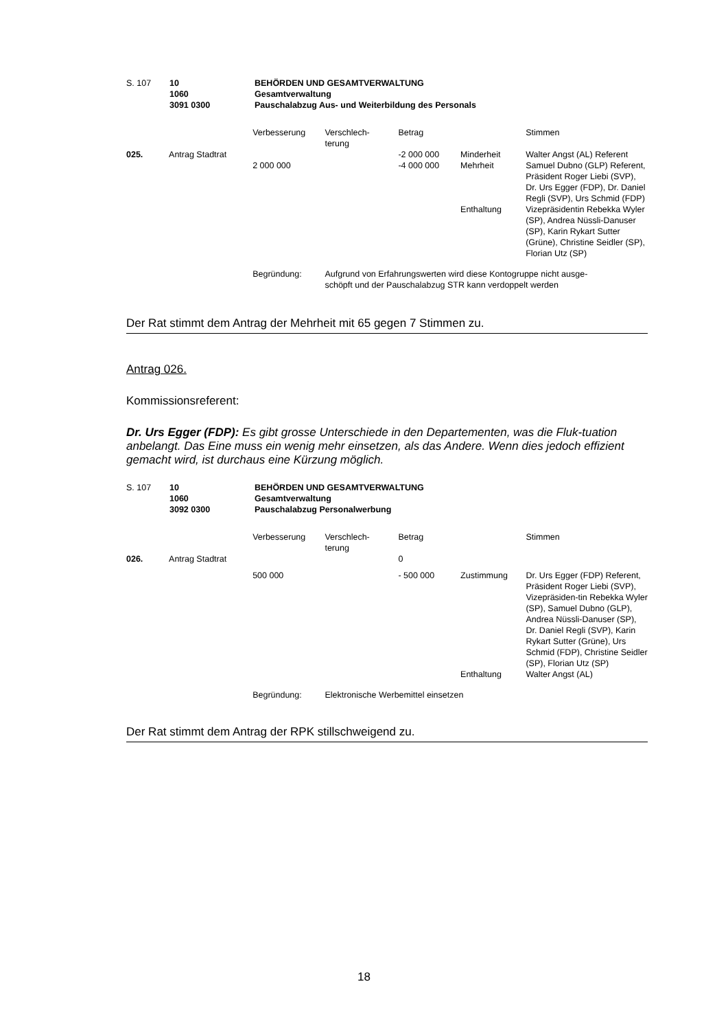| S. 107 | 10 1060 3091 0300 | BEHÖRDEN UND GESAMTVERWALTUNG Gesamtverwaltung Pauschalabzug Aus- und Weiterbildung des Personals |
| | | Verbesserung | Verschlech- terung | Betrag | | Stimmen |
| 025. | Antrag Stadtrat | | | -2 000 000 | Minderheit | Walter Angst (AL) Referent |
| | | 2 000 000 | | -4 000 000 | Mehrheit | Samuel Dubno (GLP) Referent, Präsident Roger Liebi (SVP), Dr. Urs Egger (FDP), Dr. Daniel Regli (SVP), Urs Schmid (FDP) |
| | | | | | Enthaltung | Vizepräsidentin Rebekka Wyler (SP), Andrea Nüssli-Danuser (SP), Karin Rykart Sutter (Grüne), Christine Seidler (SP), Florian Utz (SP) |
| | | Begründung: | Aufgrund von Erfahrungswerten wird diese Kontogruppe nicht ausge- schöpft und der Pauschalabzug STR kann verdoppelt werden | | | |
Der Rat stimmt dem Antrag der Mehrheit mit 65 gegen 7 Stimmen zu.
Antrag 026.
Kommissionsreferent:
Dr. Urs Egger (FDP): Es gibt grosse Unterschiede in den Departementen, was die Fluk-tuation anbelangt. Das Eine muss ein wenig mehr einsetzen, als das Andere. Wenn dies jedoch effizient gemacht wird, ist durchaus eine Kürzung möglich.
| S. 107 | 10 1060 3092 0300 | BEHÖRDEN UND GESAMTVERWALTUNG Gesamtverwaltung Pauschalabzug Personalwerbung |
| | | Verbesserung | Verschlech- terung | Betrag | | Stimmen |
| 026. | Antrag Stadtrat | | | 0 | | |
| | | 500 000 | | - 500 000 | Zustimmung | Dr. Urs Egger (FDP) Referent, Präsident Roger Liebi (SVP), Vizepräsiden-tin Rebekka Wyler (SP), Samuel Dubno (GLP), Andrea Nüssli-Danuser (SP), Dr. Daniel Regli (SVP), Karin Rykart Sutter (Grüne), Urs Schmid (FDP), Christine Seidler (SP), Florian Utz (SP) |
| | | | | | Enthaltung | Walter Angst (AL) |
| | | Begründung: | Elektronische Werbemittel einsetzen | | | |
Der Rat stimmt dem Antrag der RPK stillschweigend zu.
18